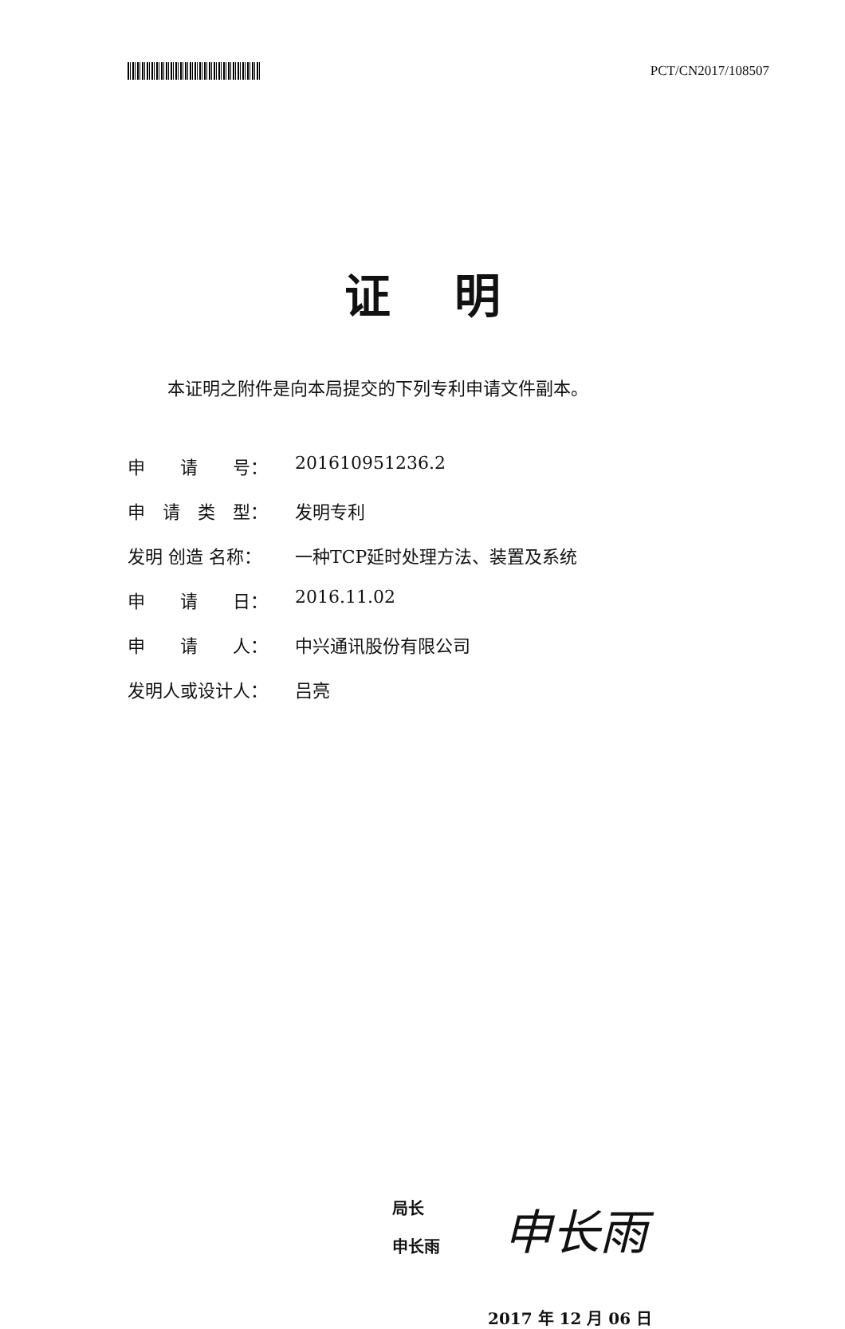PCT/CN2017/108507
证明
本证明之附件是向本局提交的下列专利申请文件副本。
| 申 请 号： | 201610951236.2 |
| 申 请 类 型： | 发明专利 |
| 发明 创造 名称： | 一种TCP延时处理方法、装置及系统 |
| 申 请 日： | 2016.11.02 |
| 申 请 人： | 中兴通讯股份有限公司 |
| 发明人或设计人： | 吕亮 |
局长
申长雨
申长雨
2017 年 12 月 06 日